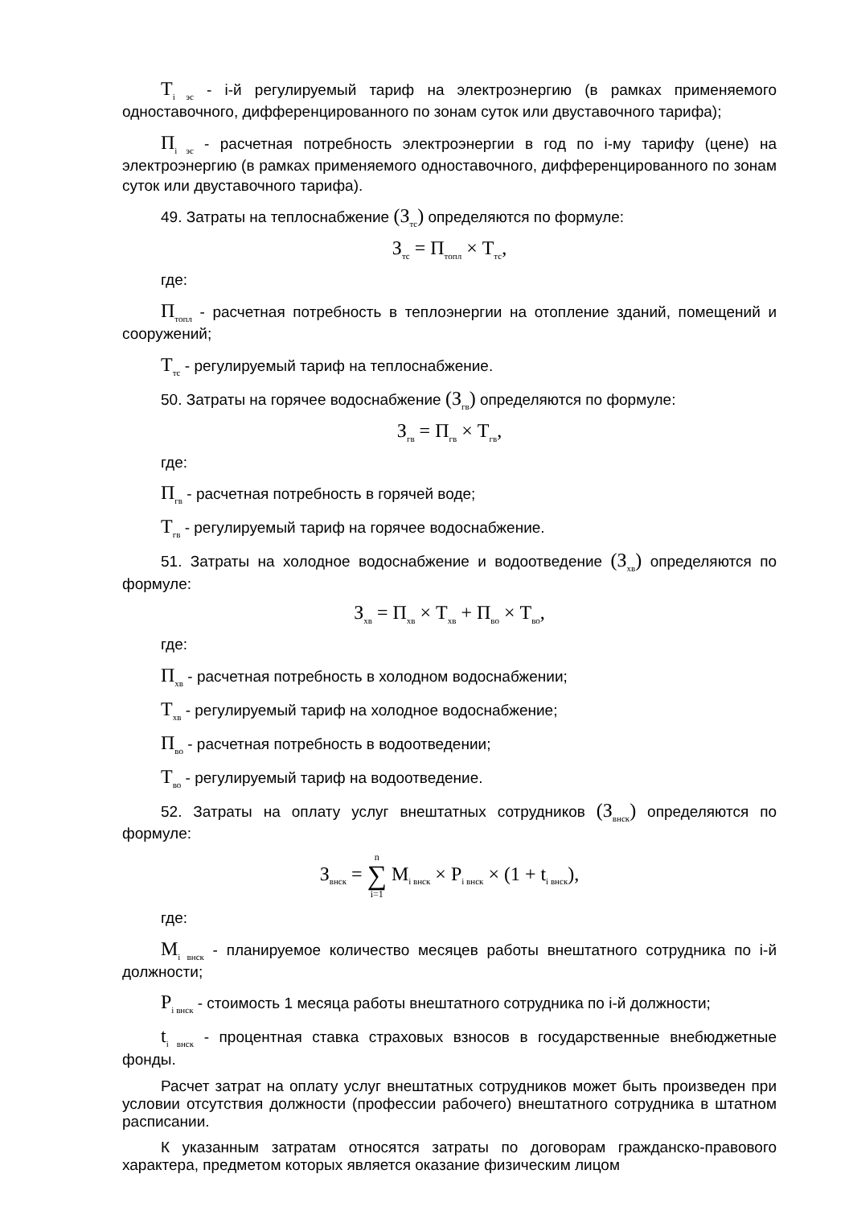T<sub>i эс</sub> - i-й регулируемый тариф на электроэнергию (в рамках применяемого одноставочного, дифференцированного по зонам суток или двуставочного тарифа);
П<sub>i эс</sub> - расчетная потребность электроэнергии в год по i-му тарифу (цене) на электроэнергию (в рамках применяемого одноставочного, дифференцированного по зонам суток или двуставочного тарифа).
49. Затраты на теплоснабжение (З<sub>тс</sub>) определяются по формуле:
З<sub>тс</sub> = П<sub>топл</sub> × Т<sub>тс</sub>,
где:
П<sub>топл</sub> - расчетная потребность в теплоэнергии на отопление зданий, помещений и сооружений;
Т<sub>тс</sub> - регулируемый тариф на теплоснабжение.
50. Затраты на горячее водоснабжение (З<sub>гв</sub>) определяются по формуле:
З<sub>гв</sub> = П<sub>гв</sub> × Т<sub>гв</sub>,
где:
П<sub>гв</sub> - расчетная потребность в горячей воде;
Т<sub>гв</sub> - регулируемый тариф на горячее водоснабжение.
51. Затраты на холодное водоснабжение и водоотведение (З<sub>хв</sub>) определяются по формуле:
З<sub>хв</sub> = П<sub>хв</sub> × Т<sub>хв</sub> + П<sub>во</sub> × Т<sub>во</sub>,
где:
П<sub>хв</sub> - расчетная потребность в холодном водоснабжении;
Т<sub>хв</sub> - регулируемый тариф на холодное водоснабжение;
П<sub>во</sub> - расчетная потребность в водоотведении;
Т<sub>во</sub> - регулируемый тариф на водоотведение.
52. Затраты на оплату услуг внештатных сотрудников (З<sub>внск</sub>) определяются по формуле:
З<sub>внск</sub> = n ∑ i=1 M<sub>i внск</sub> × P<sub>i внск</sub> × (1 + t<sub>i внск</sub>),
где:
M<sub>i внск</sub> - планируемое количество месяцев работы внештатного сотрудника по i-й должности;
P<sub>i внск</sub> - стоимость 1 месяца работы внештатного сотрудника по i-й должности;
t<sub>i внск</sub> - процентная ставка страховых взносов в государственные внебюджетные фонды.
Расчет затрат на оплату услуг внештатных сотрудников может быть произведен при условии отсутствия должности (профессии рабочего) внештатного сотрудника в штатном расписании.
К указанным затратам относятся затраты по договорам гражданско-правового характера, предметом которых является оказание физическим лицом